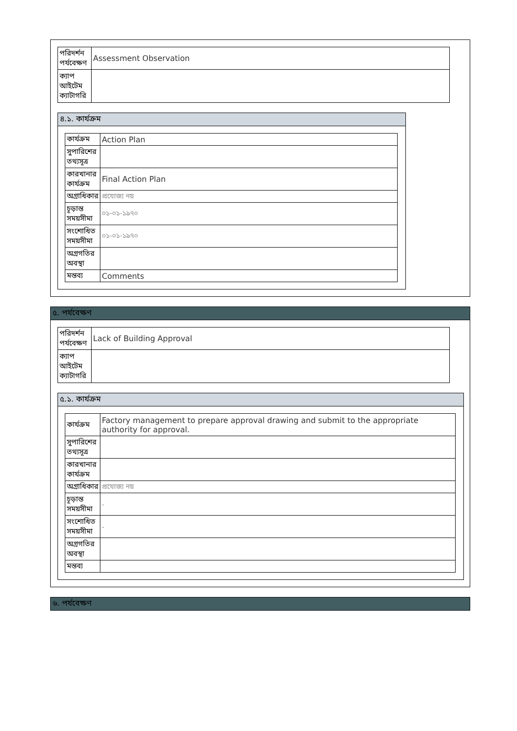| পরিদর্শন পর্যবেক্ষণ | Assessment Observation |
| ক্যাপ আইটেম ক্যাটাগরি | |
৪.১. কার্যক্রম
| কার্যক্রম | Action Plan |
| সুপারিশের তথ্যসূত্র | |
| কারখানার কার্যক্রম | Final Action Plan |
| অগ্রাধিকার | প্রযোজ্য নয় |
| চূড়ান্ত সময়সীমা | ০১-০১-১৯৭০ |
| সংশোধিত সময়সীমা | ০১-০১-১৯৭০ |
| অগ্রগতির অবস্থা | |
| মন্তব্য | Comments |
৫. পর্যবেক্ষণ
| পরিদর্শন পর্যবেক্ষণ | Lack of Building Approval |
| ক্যাপ আইটেম ক্যাটাগরি | |
৫.১. কার্যক্রম
| কার্যক্রম | Factory management to prepare approval drawing and submit to the appropriate authority for approval. |
| সুপারিশের তথ্যসূত্র | |
| কারখানার কার্যক্রম | |
| অগ্রাধিকার | প্রযোজ্য নয় |
| চূড়ান্ত সময়সীমা | - |
| সংশোধিত সময়সীমা | - |
| অগ্রগতির অবস্থা | |
| মন্তব্য | |
৬. পর্যবেক্ষণ